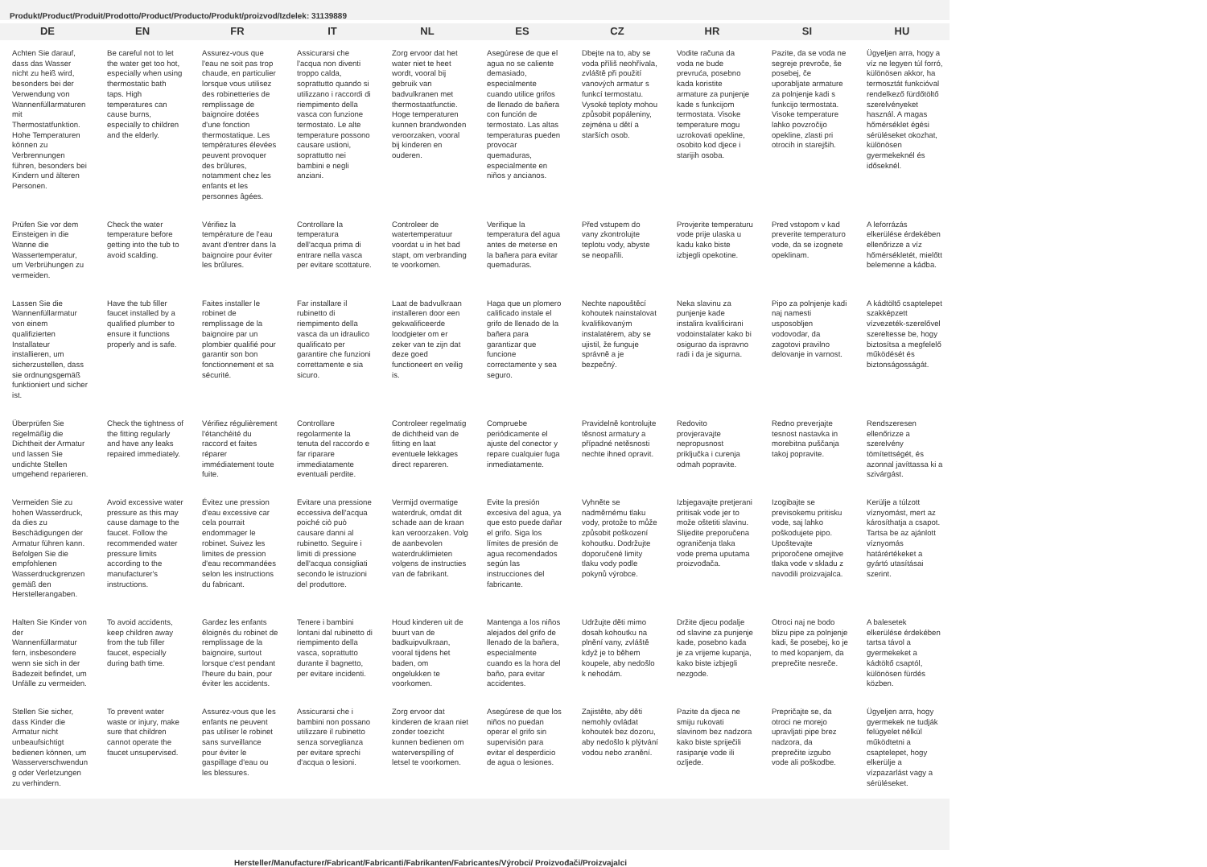Produkt/Product/Produit/Prodotto/Product/Producto/Produkt/proizvod/Izdelek: 31139889
| DE | EN | FR | IT | NL | ES | CZ | HR | SI | HU |
| --- | --- | --- | --- | --- | --- | --- | --- | --- | --- |
| Achten Sie darauf, dass das Wasser nicht zu heiß wird, besonders bei der Verwendung von Wannenfüllarmaturen mit Thermostatfunktion. Hohe Temperaturen können zu Verbrennungen führen, besonders bei Kindern und älteren Personen. | Be careful not to let the water get too hot, especially when using thermostatic bath taps. High temperatures can cause burns, especially to children and the elderly. | Assurez-vous que l'eau ne soit pas trop chaude, en particulier lorsque vous utilisez des robinetteries de remplissage de baignoire dotées d'une fonction thermostatique. Les températures élevées peuvent provoquer des brûlures, notamment chez les enfants et les personnes âgées. | Assicurarsi che l'acqua non diventi troppo calda, soprattutto quando si utilizzano i raccordi di riempimento della vasca con funzione termostato. Le alte temperature possono causare ustioni, soprattutto nei bambini e negli anziani. | Zorg ervoor dat het water niet te heet wordt, vooral bij gebruik van badvulkranen met thermostaatfunctie. Hoge temperaturen kunnen brandwonden veroorzaken, vooral bij kinderen en ouderen. | Asegúrese de que el agua no se caliente demasiado, especialmente cuando utilice grifos de llenado de bañera con función de termostato. Las altas temperaturas pueden provocar quemaduras, especialmente en niños y ancianos. | Dbejte na to, aby se voda příliš neohřívala, zvláště při použití vanových armatur s funkcí termostatu. Vysoké teploty mohou způsobit popáleniny, zejména u dětí a starších osob. | Vodite računa da voda ne bude prevruća, posebno kada koristite armature za punjenje kade s funkcijom termostata. Visoke temperature mogu uzrokovati opekline, osobito kod djece i starijih osoba. | Pazite, da se voda ne segreje prevroče, še posebej, če uporabljate armature za polnjenje kadi s funkcijo termostata. Visoke temperature lahko povzročijo opekline, zlasti pri otrocih in starejših. | Ügyeljen arra, hogy a víz ne legyen túl forró, különösen akkor, ha termosztát funkcióval rendelkező fürdőtöltő szerelvényeket használ. A magas hőmérséklet égési sérüléseket okozhat, különösen gyermekeknél és időseknél. |
| Prüfen Sie vor dem Einsteigen in die Wanne die Wassertemperatur, um Verbrühungen zu vermeiden. | Check the water temperature before getting into the tub to avoid scalding. | Vérifiez la température de l'eau avant d'entrer dans la baignoire pour éviter les brûlures. | Controllare la temperatura dell'acqua prima di entrare nella vasca per evitare scottature. | Controleer de watertemperatuur voordat u in het bad stapt, om verbranding te voorkomen. | Verifique la temperatura del agua antes de meterse en la bañera para evitar quemaduras. | Před vstupem do vany zkontrolujte teplotu vody, abyste se neopařili. | Provjerite temperaturu vode prije ulaska u kadu kako biste izbjegli opekotine. | Pred vstopom v kad preverite temperaturo vode, da se izognete opeklinam. | A leforrázás elkerülése érdekében ellenőrizze a víz hőmérsékletét, mielőtt belemenne a kádba. |
| Lassen Sie die Wannenfüllarmatur von einem qualifizierten Installateur installieren, um sicherzustellen, dass sie ordnungsgemäß funktioniert und sicher ist. | Have the tub filler faucet installed by a qualified plumber to ensure it functions properly and is safe. | Faites installer le robinet de remplissage de la baignoire par un plombier qualifié pour garantir son bon fonctionnement et sa sécurité. | Far installare il rubinetto di riempimento della vasca da un idraulico qualificato per garantire che funzioni correttamente e sia sicuro. | Laat de badvulkraan installeren door een gekwalificeerde loodgieter om er zeker van te zijn dat deze goed functioneert en veilig is. | Haga que un plomero calificado instale el grifo de llenado de la bañera para garantizar que funcione correctamente y sea seguro. | Nechte napouštěcí kohoutek nainstalovat kvalifikovaným instalatérem, aby se ujistil, že funguje správně a je bezpečný. | Neka slavinu za punjenje kade instalira kvalificirani vodoinstalater kako bi osigurao da ispravno radi i da je sigurna. | Pipo za polnjenje kadi naj namesti usposobljen vodovodar, da zagotovi pravilno delovanje in varnost. | A kádtöltő csaptelepet szakképzett vízvezeték-szerelővel szereltesse be, hogy biztosítsa a megfelelő működését és biztonságosságát. |
| Überprüfen Sie regelmäßig die Dichtheit der Armatur und lassen Sie undichte Stellen umgehend reparieren. | Check the tightness of the fitting regularly and have any leaks repaired immediately. | Vérifiez régulièrement l'étanchéité du raccord et faites réparer immédiatement toute fuite. | Controllare regolarmente la tenuta del raccordo e far riparare immediatamente eventuali perdite. | Controleer regelmatig de dichtheid van de fitting en laat eventuele lekkages direct repareren. | Compruebe periódicamente el ajuste del conector y repare cualquier fuga inmediatamente. | Pravidelně kontrolujte těsnost armatury a případné netěsnosti nechte ihned opravit. | Redovito provjeravajte nepropusnost priključka i curenja odmah popravite. | Redno preverjajte tesnost nastavka in morebitna puščanja takoj popravite. | Rendszeresen ellenőrizze a szerelvény tömítettségét, és azonnal javíttassa ki a szivárgást. |
| Vermeiden Sie zu hohen Wasserdruck, da dies zu Beschädigungen der Armatur führen kann. Befolgen Sie die empfohlenen Wasserdruckgrenzen gemäß den Herstellerangaben. | Avoid excessive water pressure as this may cause damage to the faucet. Follow the recommended water pressure limits according to the manufacturer's instructions. | Évitez une pression d'eau excessive car cela pourrait endommager le robinet. Suivez les limites de pression d'eau recommandées selon les instructions du fabricant. | Evitare una pressione eccessiva dell'acqua poiché ciò può causare danni al rubinetto. Seguire i limiti di pressione dell'acqua consigliati secondo le istruzioni del produttore. | Vermijd overmatige waterdruk, omdat dit schade aan de kraan kan veroorzaken. Volg de aanbevolen waterdruklimieten volgens de instructies van de fabrikant. | Evite la presión excesiva del agua, ya que esto puede dañar el grifo. Siga los límites de presión de agua recomendados según las instrucciones del fabricante. | Vyhněte se nadměrnému tlaku vody, protože to může způsobit poškození kohoutku. Dodržujte doporučené limity tlaku vody podle pokynů výrobce. | Izbjegavajte pretjerani pritisak vode jer to može oštetiti slavinu. Slijedite preporučena ograničenja tlaka vode prema uputama proizvođača. | Izogibajte se previsokemu pritisku vode, saj lahko poškodujete pipo. Upoštevajte priporočene omejitve tlaka vode v skladu z navodili proizvajalca. | Kerülje a túlzott víznyomást, mert az károsíthatja a csapot. Tartsa be az ajánlott víznyomás határértékeket a gyártó utasításai szerint. |
| Halten Sie Kinder von der Wannenfüllarmatur fern, insbesondere wenn sie sich in der Badezeit befindet, um Unfälle zu vermeiden. | To avoid accidents, keep children away from the tub filler faucet, especially during bath time. | Gardez les enfants éloignés du robinet de remplissage de la baignoire, surtout lorsque c'est pendant l'heure du bain, pour éviter les accidents. | Tenere i bambini lontani dal rubinetto di riempimento della vasca, soprattutto durante il bagnetto, per evitare incidenti. | Houd kinderen uit de buurt van de badkuipvulkraan, vooral tijdens het baden, om ongelukken te voorkomen. | Mantenga a los niños alejados del grifo de llenado de la bañera, especialmente cuando es la hora del baño, para evitar accidentes. | Udržujte děti mimo dosah kohoutku na plnění vany, zvláště když je to během koupele, aby nedošlo k nehodám. | Držite djecu podalje od slavine za punjenje kade, posebno kada je za vrijeme kupanja, kako biste izbjegli nezgode. | Otroci naj ne bodo blizu pipe za polnjenje kadi, še posebej, ko je to med kopanjem, da preprečite nesreče. | A balesetek elkerülése érdekében tartsa távol a gyermekeket a kádtöltő csaptól, különösen fürdés közben. |
| Stellen Sie sicher, dass Kinder die Armatur nicht unbeaufsichtigt bedienen können, um Wasserverschwendun g oder Verletzungen zu verhindern. | To prevent water waste or injury, make sure that children cannot operate the faucet unsupervised. | Assurez-vous que les enfants ne peuvent pas utiliser le robinet sans surveillance pour éviter le gaspillage d'eau ou les blessures. | Assicurarsi che i bambini non possano utilizzare il rubinetto senza sorveglianza per evitare sprechi d'acqua o lesioni. | Zorg ervoor dat kinderen de kraan niet zonder toezicht kunnen bedienen om waterverspilling of letsel te voorkomen. | Asegúrese de que los niños no puedan operar el grifo sin supervisión para evitar el desperdicio de agua o lesiones. | Zajistěte, aby děti nemohly ovládat kohoutek bez dozoru, aby nedošlo k plýtvání vodou nebo zranění. | Pazite da djeca ne smiju rukovati slavinom bez nadzora kako biste spriječili rasipanje vode ili ozljede. | Prepričajte se, da otroci ne morejo upravljati pipe brez nadzora, da preprečite izgubo vode ali poškodbe. | Ügyeljen arra, hogy gyermekek ne tudják felügyelet nélkül működtetni a csaptelepet, hogy elkerülje a vízpazarlást vagy a sérüléseket. |
Hersteller/Manufacturer/Fabricant/Fabricanti/Fabrikanten/Fabricantes/Výrobci/ Proizvođači/Proizvajalci